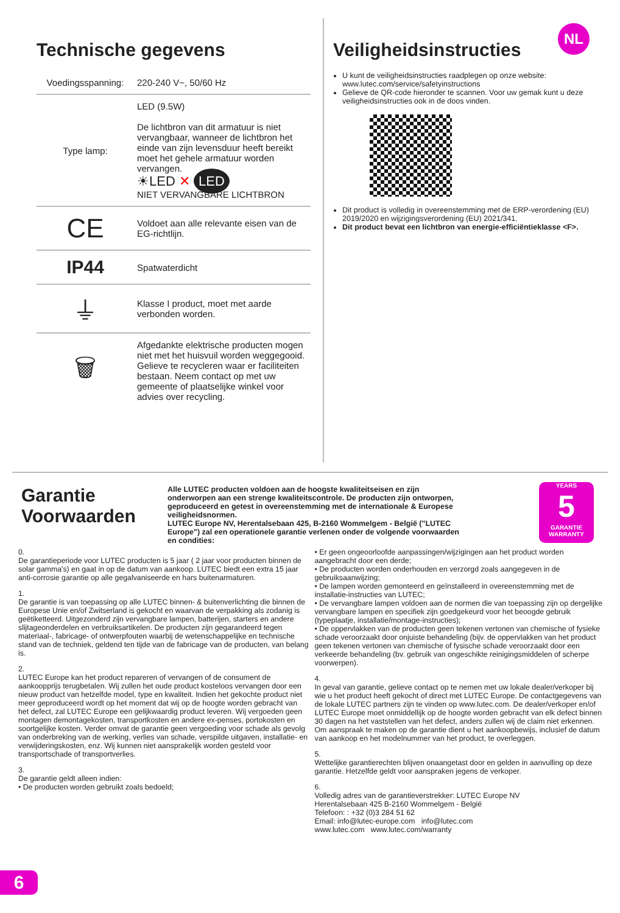NL
Technische gegevens
| Voedingsspanning: | 220-240 V~, 50/60 Hz |
| Type lamp: | LED (9.5W) De lichtbron van dit armatuur is niet vervangbaar, wanneer de lichtbron het einde van zijn levensduur heeft bereikt moet het gehele armatuur worden vervangen. ☀LED ✕ LED NIET VERVANGBARE LICHTBRON |
| CE | Voldoet aan alle relevante eisen van de EG-richtlijn. |
| IP44 | Spatwaterdicht |
| ⏚ | Klasse I product, moet met aarde verbonden worden. |
| 🗑 | Afgedankte elektrische producten mogen niet met het huisvuil worden weggegooid. Gelieve te recycleren waar er faciliteiten bestaan. Neem contact op met uw gemeente of plaatselijke winkel voor advies over recycling. |
Veiligheidsinstructies
U kunt de veiligheidsinstructies raadplegen op onze website: www.lutec.com/service/safetyinstructions
Gelieve de QR-code hieronder te scannen. Voor uw gemak kunt u deze veiligheidsinstructies ook in de doos vinden.
Dit product is volledig in overeenstemming met de ERP-verordening (EU) 2019/2020 en wijzigingsverordening (EU) 2021/341.
Dit product bevat een lichtbron van energie-efficiëntieklasse <F>.
Garantie Voorwaarden
Alle LUTEC producten voldoen aan de hoogste kwaliteitseisen en zijn onderworpen aan een strenge kwaliteitscontrole. De producten zijn ontworpen, geproduceerd en getest in overeenstemming met de internationale & Europese veiligheidsnormen.
LUTEC Europe NV, Herentalsebaan 425, B-2160 Wommelgem - België ("LUTEC Europe") zal een operationele garantie verlenen onder de volgende voorwaarden en condities:
YEARS
5
GARANTIE WARRANTY
0.
De garantieperiode voor LUTEC producten is 5 jaar ( 2 jaar voor producten binnen de solar gamma's) en gaat in op de datum van aankoop. LUTEC biedt een extra 15 jaar anti-corrosie garantie op alle gegalvaniseerde en hars buitenarmaturen.
1.
De garantie is van toepassing op alle LUTEC binnen- & buitenverlichting die binnen de Europese Unie en/of Zwitserland is gekocht en waarvan de verpakking als zodanig is geëtiketteerd. Uitgezonderd zijn vervangbare lampen, batterijen, starters en andere slijtageonderdelen en verbruiksartikelen. De producten zijn gegarandeerd tegen materiaal-, fabricage- of ontwerpfouten waarbij de wetenschappelijke en technische stand van de techniek, geldend ten tijde van de fabricage van de producten, van belang is.
2.
LUTEC Europe kan het product repareren of vervangen of de consument de aankoopprijs terugbetalen. Wij zullen het oude product kosteloos vervangen door een nieuw product van hetzelfde model, type en kwaliteit. Indien het gekochte product niet meer geproduceerd wordt op het moment dat wij op de hoogte worden gebracht van het defect, zal LUTEC Europe een gelijkwaardig product leveren. Wij vergoeden geen montagen demontagekosten, transportkosten en andere ex-penses, portokosten en soortgelijke kosten. Verder omvat de garantie geen vergoeding voor schade als gevolg van onderbreking van de werking, verlies van schade, verspilde uitgaven, installatie- en verwijderingskosten, enz. Wij kunnen niet aansprakelijk worden gesteld voor transportschade of transportverlies.
3.
De garantie geldt alleen indien:
• De producten worden gebruikt zoals bedoeld;
• Er geen ongeoorloofde aanpassingen/wijzigingen aan het product worden aangebracht door een derde;
• De producten worden onderhouden en verzorgd zoals aangegeven in de gebruiksaanwijzing;
• De lampen worden gemonteerd en geïnstalleerd in overeenstemming met de installatie-instructies van LUTEC;
• De vervangbare lampen voldoen aan de normen die van toepassing zijn op dergelijke vervangbare lampen en specifiek zijn goedgekeurd voor het beoogde gebruik (typeplaatje, installatie/montage-instructies);
• De oppervlakken van de producten geen tekenen vertonen van chemische of fysieke schade veroorzaakt door onjuiste behandeling (bijv. de oppervlakken van het product geen tekenen vertonen van chemische of fysische schade veroorzaakt door een verkeerde behandeling (bv. gebruik van ongeschikte reinigingsmiddelen of scherpe voorwerpen).
4.
In geval van garantie, gelieve contact op te nemen met uw lokale dealer/verkoper bij wie u het product heeft gekocht of direct met LUTEC Europe. De contactgegevens van de lokale LUTEC partners zijn te vinden op www.lutec.com. De dealer/verkoper en/of LUTEC Europe moet onmiddellijk op de hoogte worden gebracht van elk defect binnen 30 dagen na het vaststellen van het defect, anders zullen wij de claim niet erkennen. Om aanspraak te maken op de garantie dient u het aankoopbewijs, inclusief de datum van aankoop en het modelnummer van het product, te overleggen.
5.
Wettelijke garantierechten blijven onaangetast door en gelden in aanvulling op deze garantie. Hetzelfde geldt voor aanspraken jegens de verkoper.
6.
Volledig adres van de garantieverstrekker: LUTEC Europe NV
Herentalsebaan 425 B-2160 Wommelgem - België
Telefoon: : +32 (0)3 284 51 62
Email: info@lutec-europe.com info@lutec.com
www.lutec.com www.lutec.com/warranty
6